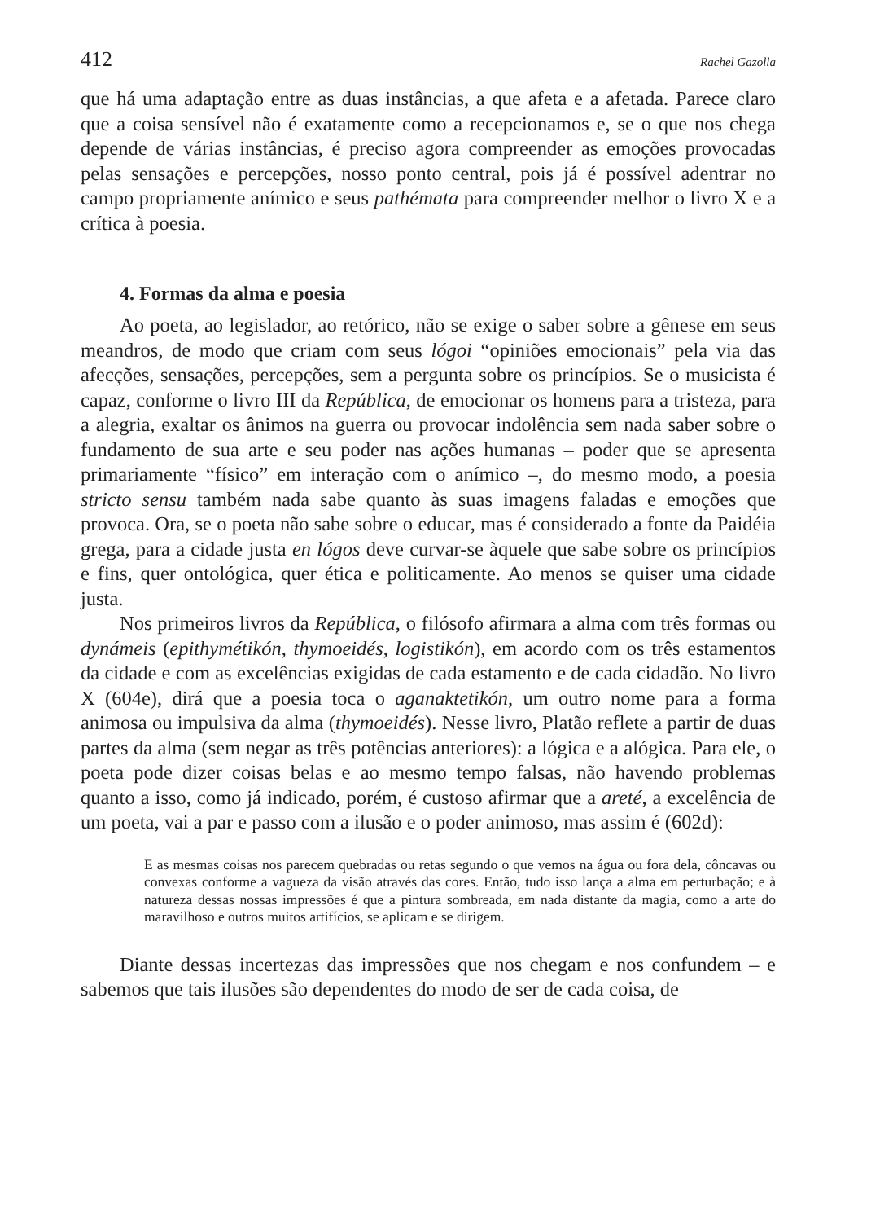412 Rachel Gazolla
que há uma adaptação entre as duas instâncias, a que afeta e a afetada. Parece claro que a coisa sensível não é exatamente como a recepcionamos e, se o que nos chega depende de várias instâncias, é preciso agora compreender as emoções provocadas pelas sensações e percepções, nosso ponto central, pois já é possível adentrar no campo propriamente anímico e seus pathémata para compreender melhor o livro X e a crítica à poesia.
4. Formas da alma e poesia
Ao poeta, ao legislador, ao retórico, não se exige o saber sobre a gênese em seus meandros, de modo que criam com seus lógoi “opiniões emocionais” pela via das afecções, sensações, percepções, sem a pergunta sobre os princípios. Se o musicista é capaz, conforme o livro III da República, de emocionar os homens para a tristeza, para a alegria, exaltar os ânimos na guerra ou provocar indolência sem nada saber sobre o fundamento de sua arte e seu poder nas ações humanas – poder que se apresenta primariamente “físico” em interação com o anímico –, do mesmo modo, a poesia stricto sensu também nada sabe quanto às suas imagens faladas e emoções que provoca. Ora, se o poeta não sabe sobre o educar, mas é considerado a fonte da Paidéia grega, para a cidade justa en lógos deve curvar-se àquele que sabe sobre os princípios e fins, quer ontológica, quer ética e politicamente. Ao menos se quiser uma cidade justa.
Nos primeiros livros da República, o filósofo afirmara a alma com três formas ou dynámeis (epithymétikón, thymoeidés, logistikón), em acordo com os três estamentos da cidade e com as excelências exigidas de cada estamento e de cada cidadão. No livro X (604e), dirá que a poesia toca o aganaktetikón, um outro nome para a forma animosa ou impulsiva da alma (thymoeidés). Nesse livro, Platão reflete a partir de duas partes da alma (sem negar as três potências anteriores): a lógica e a alógica. Para ele, o poeta pode dizer coisas belas e ao mesmo tempo falsas, não havendo problemas quanto a isso, como já indicado, porém, é custoso afirmar que a areté, a excelência de um poeta, vai a par e passo com a ilusão e o poder animoso, mas assim é (602d):
E as mesmas coisas nos parecem quebradas ou retas segundo o que vemos na água ou fora dela, côncavas ou convexas conforme a vagueza da visão através das cores. Então, tudo isso lança a alma em perturbação; e à natureza dessas nossas impressões é que a pintura sombreada, em nada distante da magia, como a arte do maravilhoso e outros muitos artifícios, se aplicam e se dirigem.
Diante dessas incertezas das impressões que nos chegam e nos confundem – e sabemos que tais ilusões são dependentes do modo de ser de cada coisa, de